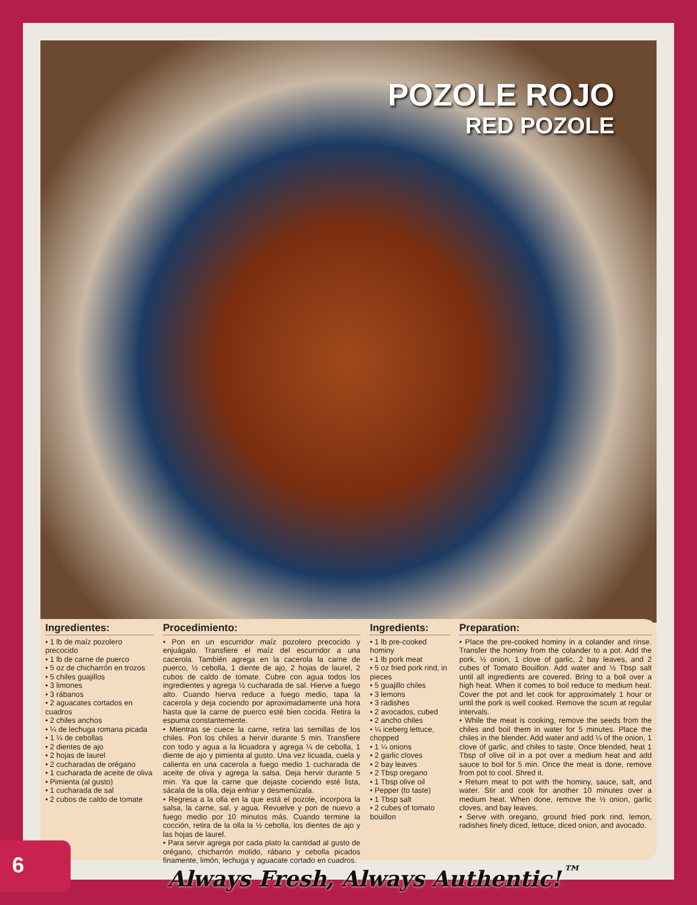POZOLE ROJO
RED POZOLE
Ingredientes:
• 1 lb de maíz pozolero precocido
• 1 lb de carne de puerco
• 5 oz de chicharrón en trozos
• 5 chiles guajillos
• 3 limones
• 3 rábanos
• 2 aguacates cortados en cuadros
• 2 chiles anchos
• ¼ de lechuga romana picada
• 1 ¼ de cebollas
• 2 dientes de ajo
• 2 hojas de laurel
• 2 cucharadas de orégano
• 1 cucharada de aceite de oliva
• Pimienta (al gusto)
• 1 cucharada de sal
• 2 cubos de caldo de tomate
Procedimiento:
• Pon en un escurridor maíz pozolero precocido y enjuágalo. Transfiere el maíz del escurridor a una cacerola. También agrega en la cacerola la carne de puerco, ½ cebolla, 1 diente de ajo, 2 hojas de laurel, 2 cubos de caldo de tomate. Cubre con agua todos los ingredientes y agrega ½ cucharada de sal. Hierve a fuego alto. Cuando hierva reduce a fuego medio, tapa la cacerola y deja cociendo por aproximadamente una hora hasta que la carne de puerco esté bien cocida. Retira la espuma constantemente.
• Mientras se cuece la carne, retira las semillas de los chiles. Pon los chiles a hervir durante 5 min. Transfiere con todo y agua a la licuadora y agrega ¼ de cebolla, 1 diente de ajo y pimienta al gusto. Una vez licuada, cuela y calienta en una cacerola a fuego medio 1 cucharada de aceite de oliva y agrega la salsa. Deja hervir durante 5 min. Ya que la carne que dejaste cociendo esté lista, sácala de la olla, deja enfriar y desmenúzala.
• Regresa a la olla en la que está el pozole, incorpora la salsa, la carne, sal, y agua. Revuelve y pon de nuevo a fuego medio por 10 minutos más. Cuando termine la cocción, retira de la olla la ½ cebolla, los dientes de ajo y las hojas de laurel.
• Para servir agrega por cada plato la cantidad al gusto de orégano, chicharrón molido, rábano y cebolla picados finamente, limón, lechuga y aguacate cortado en cuadros.
Ingredients:
• 1 lb pre-cooked hominy
• 1 lb pork meat
• 5 oz fried pork rind, in pieces
• 5 guajillo chiles
• 3 lemons
• 3 radishes
• 2 avocados, cubed
• 2 ancho chiles
• ¼ iceberg lettuce, chopped
• 1 ¼ onions
• 2 garlic cloves
• 2 bay leaves
• 2 Tbsp oregano
• 1 Tbsp olive oil
• Pepper (to taste)
• 1 Tbsp salt
• 2 cubes of tomato bouillon
Preparation:
• Place the pre-cooked hominy in a colander and rinse. Transfer the hominy from the colander to a pot. Add the pork, ½ onion, 1 clove of garlic, 2 bay leaves, and 2 cubes of Tomato Bouillon. Add water and ½ Tbsp salt until all ingredients are covered. Bring to a boil over a high heat. When it comes to boil reduce to medium heat. Cover the pot and let cook for approximately 1 hour or until the pork is well cooked. Remove the scum at regular intervals.
• While the meat is cooking, remove the seeds from the chiles and boil them in water for 5 minutes. Place the chiles in the blender. Add water and add ¼ of the onion, 1 clove of garlic, and chiles to taste. Once blended, heat 1 Tbsp of olive oil in a pot over a medium heat and add sauce to boil for 5 min. Once the meat is done, remove from pot to cool. Shred it.
• Return meat to pot with the hominy, sauce, salt, and water. Stir and cook for another 10 minutes over a medium heat. When done, remove the ½ onion, garlic cloves, and bay leaves.
• Serve with oregano, ground fried pork rind, lemon, radishes finely diced, lettuce, diced onion, and avocado.
6
Always Fresh, Always Authentic!<sup>™</sup>